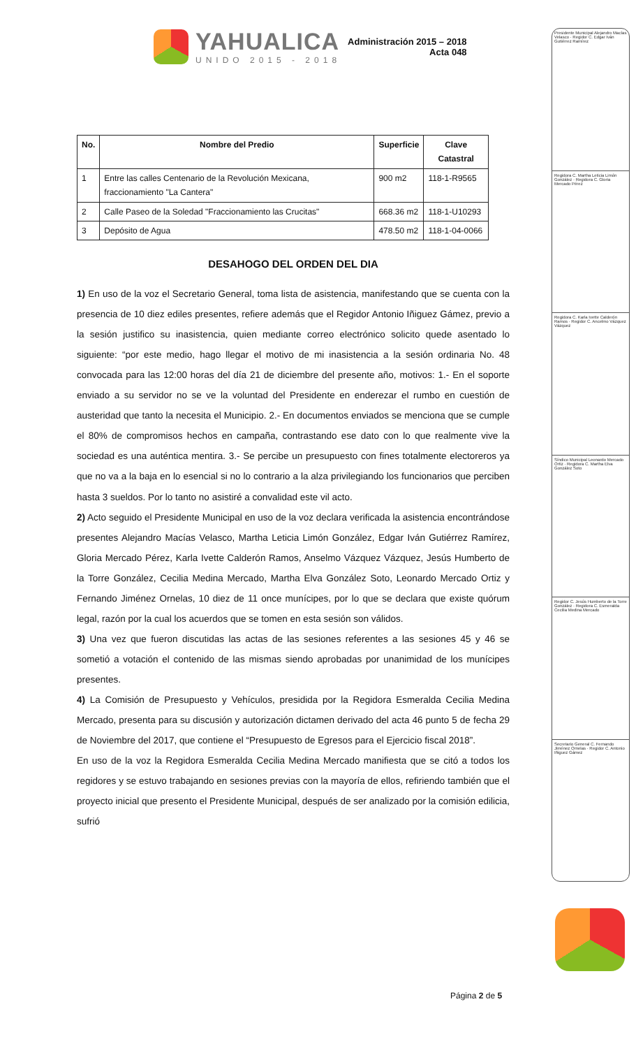YAHUALICA
UNIDO 2015 - 2018
Administración 2015 – 2018
Acta 048
| No. | Nombre del Predio | Superficie | Clave Catastral |
| --- | --- | --- | --- |
| 1 | Entre las calles Centenario de la Revolución Mexicana, fraccionamiento "La Cantera" | 900 m2 | 118-1-R9565 |
| 2 | Calle Paseo de la Soledad "Fraccionamiento las Crucitas" | 668.36 m2 | 118-1-U10293 |
| 3 | Depósito de Agua | 478.50 m2 | 118-1-04-0066 |
DESAHOGO DEL ORDEN DEL DIA
1) En uso de la voz el Secretario General, toma lista de asistencia, manifestando que se cuenta con la presencia de 10 diez ediles presentes, refiere además que el Regidor Antonio Iñiguez Gámez, previo a la sesión justifico su inasistencia, quien mediante correo electrónico solicito quede asentado lo siguiente: “por este medio, hago llegar el motivo de mi inasistencia a la sesión ordinaria No. 48 convocada para las 12:00 horas del día 21 de diciembre del presente año, motivos: 1.- En el soporte enviado a su servidor no se ve la voluntad del Presidente en enderezar el rumbo en cuestión de austeridad que tanto la necesita el Municipio. 2.- En documentos enviados se menciona que se cumple el 80% de compromisos hechos en campaña, contrastando ese dato con lo que realmente vive la sociedad es una auténtica mentira. 3.- Se percibe un presupuesto con fines totalmente electoreros ya que no va a la baja en lo esencial si no lo contrario a la alza privilegiando los funcionarios que perciben hasta 3 sueldos. Por lo tanto no asistiré a convalidad este vil acto.
2) Acto seguido el Presidente Municipal en uso de la voz declara verificada la asistencia encontrándose presentes Alejandro Macías Velasco, Martha Leticia Limón González, Edgar Iván Gutiérrez Ramírez, Gloria Mercado Pérez, Karla Ivette Calderón Ramos, Anselmo Vázquez Vázquez, Jesús Humberto de la Torre González, Cecilia Medina Mercado, Martha Elva González Soto, Leonardo Mercado Ortiz y Fernando Jiménez Ornelas, 10 diez de 11 once munícipes, por lo que se declara que existe quórum legal, razón por la cual los acuerdos que se tomen en esta sesión son válidos.
3) Una vez que fueron discutidas las actas de las sesiones referentes a las sesiones 45 y 46 se sometió a votación el contenido de las mismas siendo aprobadas por unanimidad de los munícipes presentes.
4) La Comisión de Presupuesto y Vehículos, presidida por la Regidora Esmeralda Cecilia Medina Mercado, presenta para su discusión y autorización dictamen derivado del acta 46 punto 5 de fecha 29 de Noviembre del 2017, que contiene el “Presupuesto de Egresos para el Ejercicio fiscal 2018”.
En uso de la voz la Regidora Esmeralda Cecilia Medina Mercado manifiesta que se citó a todos los regidores y se estuvo trabajando en sesiones previas con la mayoría de ellos, refiriendo también que el proyecto inicial que presento el Presidente Municipal, después de ser analizado por la comisión edilicia, sufrió
Presidente Municipal Alejandro Macías Velasco · Regidor C. Edgar Iván Gutiérrez Ramírez
Regidora C. Martha Leticia Limón González · Regidora C. Gloria Mercado Pérez
Regidora C. Karla Ivette Calderón Ramos · Regidor C. Ancelmo Vázquez Vázquez
Síndico Municipal Leonardo Mercado Ortiz · Regidora C. Martha Elva González Soto
Regidor C. Jesús Humberto de la Torre González · Regidora C. Esmeralda Cecilia Medina Mercado
Secretario General C. Fernando Jiménez Ornelas · Regidor C. Antonio Iñiguez Gámez
Página 2 de 5